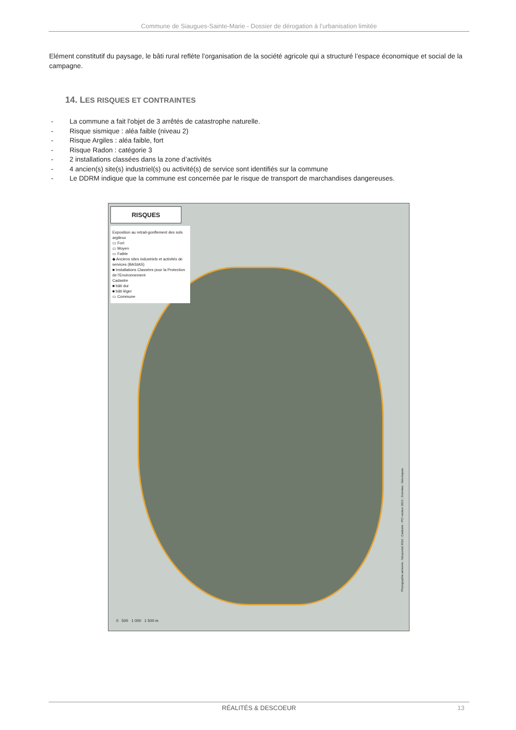Commune de Siaugues-Sainte-Marie - Dossier de dérogation à l’urbanisation limitée
Elément constitutif du paysage, le bâti rural reflète l’organisation de la société agricole qui a structuré l’espace économique et social de la campagne.
14. LES RISQUES ET CONTRAINTES
- La commune a fait l'objet de 3 arrêtés de catastrophe naturelle.
- Risque sismique : aléa faible (niveau 2)
- Risque Argiles : aléa faible, fort
- Risque Radon : catégorie 3
- 2 installations classées dans la zone d’activités
- 4 ancien(s) site(s) industriel(s) ou activité(s) de service sont identifiés sur la commune
- Le DDRM indique que la commune est concernée par le risque de transport de marchandises dangereuses.
RISQUES
Exposition au retrait-gonflement des sols argileux
▭ Fort
▭ Moyen
▭ Faible
◆ Anciens sites industriels et activités de services (BASIAS)
■ Installations Classées pour la Protection de l'Environnement
Cadastre
■ bâti dur
■ bâti léger
▭ Commune
0 500 1 000 1 500 m
Photographie aérienne : Géoportail 2022 ; Cadastre : PCI vecteur 2023 ; Données : Géorisques
RÉALITÉS & DESCOEUR 13